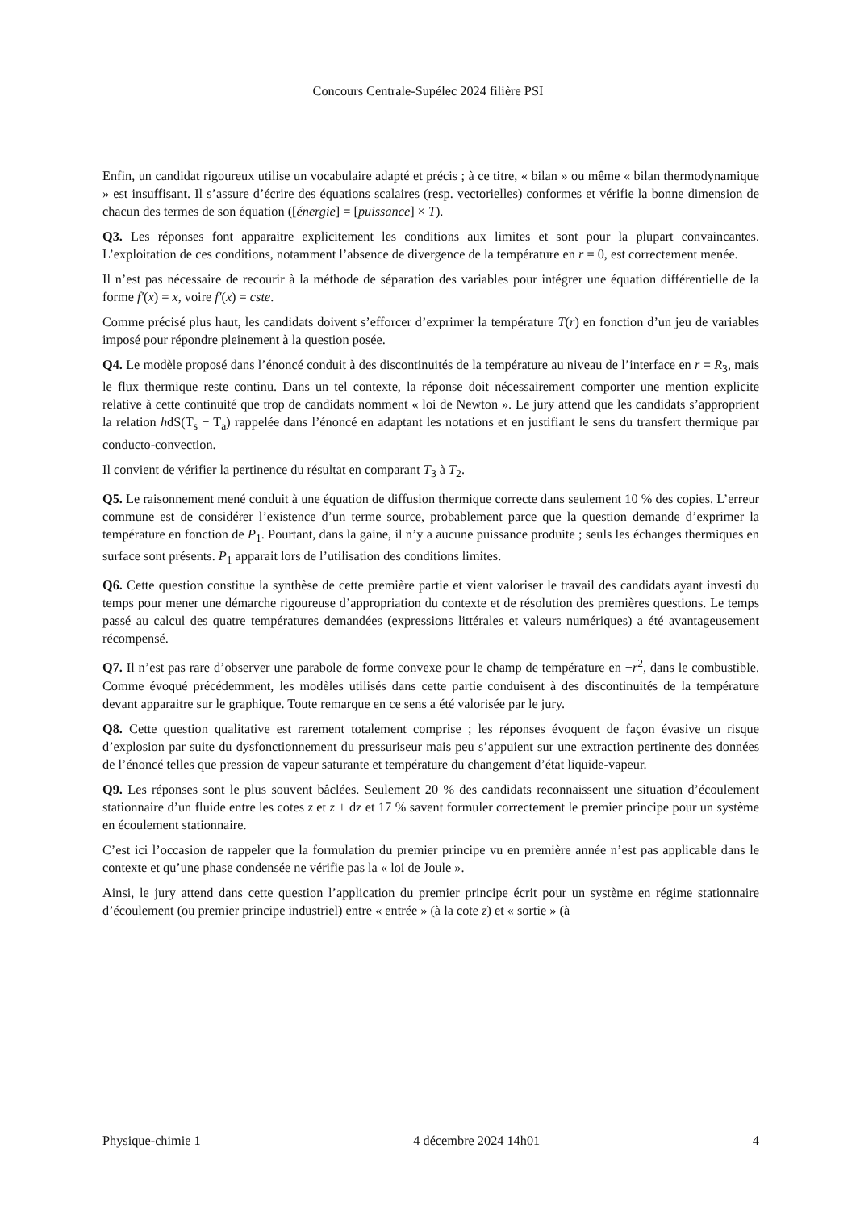Concours Centrale-Supélec 2024 filière PSI
Enfin, un candidat rigoureux utilise un vocabulaire adapté et précis ; à ce titre, « bilan » ou même « bilan thermodynamique » est insuffisant. Il s’assure d’écrire des équations scalaires (resp. vectorielles) conformes et vérifie la bonne dimension de chacun des termes de son équation ([énergie] = [puissance] × T).
Q3. Les réponses font apparaitre explicitement les conditions aux limites et sont pour la plupart convaincantes. L’exploitation de ces conditions, notamment l’absence de divergence de la température en r = 0, est correctement menée.
Il n’est pas nécessaire de recourir à la méthode de séparation des variables pour intégrer une équation différentielle de la forme f′(x) = x, voire f′(x) = cste.
Comme précisé plus haut, les candidats doivent s’efforcer d’exprimer la température T(r) en fonction d’un jeu de variables imposé pour répondre pleinement à la question posée.
Q4. Le modèle proposé dans l’énoncé conduit à des discontinuités de la température au niveau de l’interface en r = R<sub>3</sub>, mais le flux thermique reste continu. Dans un tel contexte, la réponse doit nécessairement comporter une mention explicite relative à cette continuité que trop de candidats nomment « loi de Newton ». Le jury attend que les candidats s’approprient la relation hdS(T<sub>s</sub> − T<sub>a</sub>) rappelée dans l’énoncé en adaptant les notations et en justifiant le sens du transfert thermique par conducto-convection.
Il convient de vérifier la pertinence du résultat en comparant T<sub>3</sub> à T<sub>2</sub>.
Q5. Le raisonnement mené conduit à une équation de diffusion thermique correcte dans seulement 10 % des copies. L’erreur commune est de considérer l’existence d’un terme source, probablement parce que la question demande d’exprimer la température en fonction de P<sub>1</sub>. Pourtant, dans la gaine, il n’y a aucune puissance produite ; seuls les échanges thermiques en surface sont présents. P<sub>1</sub> apparait lors de l’utilisation des conditions limites.
Q6. Cette question constitue la synthèse de cette première partie et vient valoriser le travail des candidats ayant investi du temps pour mener une démarche rigoureuse d’appropriation du contexte et de résolution des premières questions. Le temps passé au calcul des quatre températures demandées (expressions littérales et valeurs numériques) a été avantageusement récompensé.
Q7. Il n’est pas rare d’observer une parabole de forme convexe pour le champ de température en −r<sup>2</sup>, dans le combustible. Comme évoqué précédemment, les modèles utilisés dans cette partie conduisent à des discontinuités de la température devant apparaitre sur le graphique. Toute remarque en ce sens a été valorisée par le jury.
Q8. Cette question qualitative est rarement totalement comprise ; les réponses évoquent de façon évasive un risque d’explosion par suite du dysfonctionnement du pressuriseur mais peu s’appuient sur une extraction pertinente des données de l’énoncé telles que pression de vapeur saturante et température du changement d’état liquide-vapeur.
Q9. Les réponses sont le plus souvent bâclées. Seulement 20 % des candidats reconnaissent une situation d’écoulement stationnaire d’un fluide entre les cotes z et z + dz et 17 % savent formuler correctement le premier principe pour un système en écoulement stationnaire.
C’est ici l’occasion de rappeler que la formulation du premier principe vu en première année n’est pas applicable dans le contexte et qu’une phase condensée ne vérifie pas la « loi de Joule ».
Ainsi, le jury attend dans cette question l’application du premier principe écrit pour un système en régime stationnaire d’écoulement (ou premier principe industriel) entre « entrée » (à la cote z) et « sortie » (à
Physique-chimie 1 4 décembre 2024 14h01 4